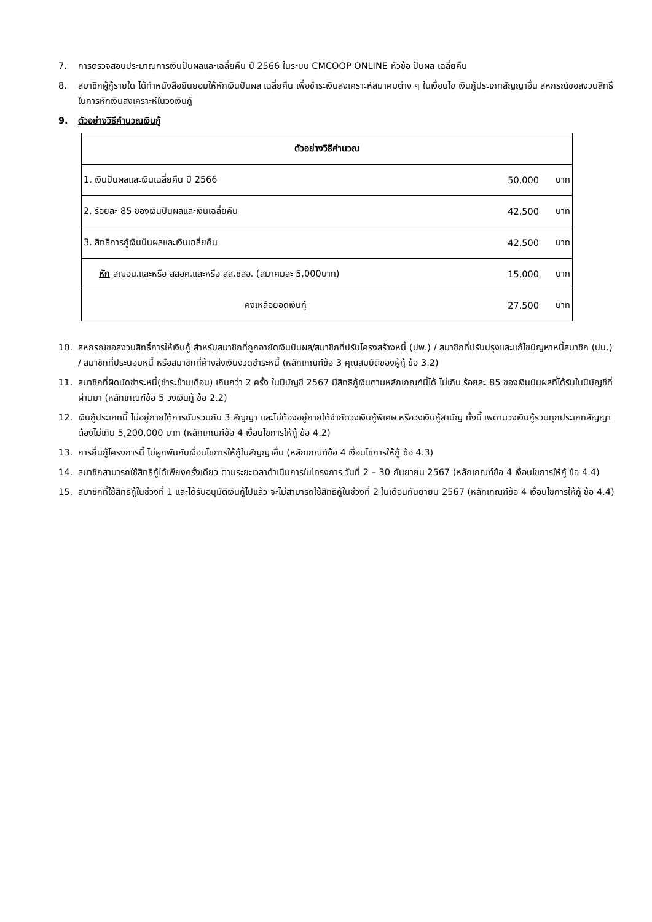7. การตรวจสอบประมาณการเงินปันผลและเฉลี่ยคืน ปี 2566 ในระบบ CMCOOP ONLINE หัวข้อ ปันผล เฉลี่ยคืน
8. สมาชิกผู้กู้รายใด ได้ทำหนังสือยินยอมให้หักเงินปันผล เฉลี่ยคืน เพื่อชำระเงินสงเคราะห์สมาคมต่าง ๆ ในเงื่อนไข เงินกู้ประเภทสัญญาอื่น สหกรณ์ขอสงวนสิทธิ์ในการหักเงินสงเคราะห์ในวงเงินกู้
9. ตัวอย่างวิธีคำนวณเงินกู้
| ตัวอย่างวิธีคำนวณ | | |
| --- | --- | --- |
| 1. เงินปันผลและเงินเฉลี่ยคืน ปี 2566 | 50,000 | บาท |
| 2. ร้อยละ 85 ของเงินปันผลและเงินเฉลี่ยคืน | 42,500 | บาท |
| 3. สิทธิการกู้เงินปันผลและเงินเฉลี่ยคืน | 42,500 | บาท |
| หัก สฌอน.และหรือ สสอค.และหรือ สส.ชสอ. (สมาคมละ 5,000บาท) | 15,000 | บาท |
| คงเหลือยอดเงินกู้ | 27,500 | บาท |
10. สหกรณ์ขอสงวนสิทธิ์การให้เงินกู้ สำหรับสมาชิกที่ถูกอายัดเงินปันผล/สมาชิกที่ปรับโครงสร้างหนี้ (ปพ.) / สมาชิกที่ปรับปรุงและแก้ไขปัญหาหนี้สมาชิก (ปน.) / สมาชิกที่ประนอมหนี้ หรือสมาชิกที่ค้างส่งเงินงวดชำระหนี้ (หลักเกณฑ์ข้อ 3 คุณสมบัติของผู้กู้ ข้อ 3.2)
11. สมาชิกที่ผิดนัดชำระหนี้(ชำระข้ามเดือน) เกินกว่า 2 ครั้ง ในปีบัญชี 2567 มีสิทธิกู้เงินตามหลักเกณฑ์นี้ได้ ไม่เกิน ร้อยละ 85 ของเงินปันผลที่ได้รับในปีบัญชีที่ผ่านมา (หลักเกณฑ์ข้อ 5 วงเงินกู้ ข้อ 2.2)
12. เงินกู้ประเภทนี้ ไม่อยู่ภายใต้การนับรวมกับ 3 สัญญา และไม่ต้องอยู่ภายใต้จำกัดวงเงินกู้พิเศษ หรือวงเงินกู้สามัญ ทั้งนี้ เพดานวงเงินกู้รวมทุกประเภทสัญญาต้องไม่เกิน 5,200,000 บาท (หลักเกณฑ์ข้อ 4 เงื่อนไขการให้กู้ ข้อ 4.2)
13. การยื่นกู้โครงการนี้ ไม่ผูกพันกับเงื่อนไขการให้กู้ในสัญญาอื่น (หลักเกณฑ์ข้อ 4 เงื่อนไขการให้กู้ ข้อ 4.3)
14. สมาชิกสามารถใช้สิทธิกู้ได้เพียงครั้งเดียว ตามระยะเวลาดำเนินการในโครงการ วันที่ 2 – 30 กันยายน 2567 (หลักเกณฑ์ข้อ 4 เงื่อนไขการให้กู้ ข้อ 4.4)
15. สมาชิกที่ใช้สิทธิกู้ในช่วงที่ 1 และได้รับอนุมัติเงินกู้ไปแล้ว จะไม่สามารถใช้สิทธิกู้ในช่วงที่ 2 ในเดือนกันยายน 2567 (หลักเกณฑ์ข้อ 4 เงื่อนไขการให้กู้ ข้อ 4.4)